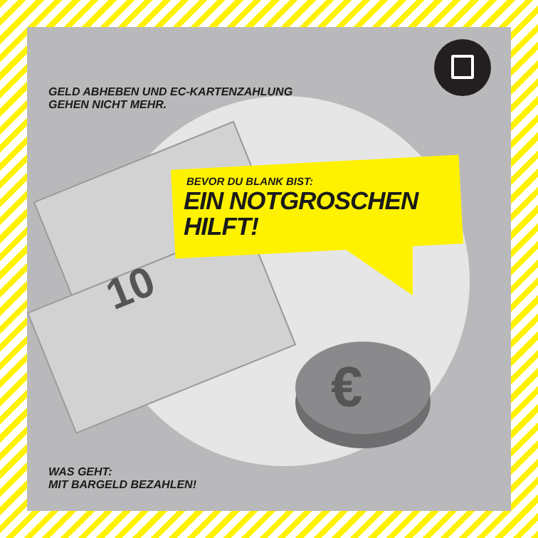10
€
GELD ABHEBEN UND EC-KARTENZAHLUNG
GEHEN NICHT MEHR.
BEVOR DU BLANK BIST:
EIN NOTGROSCHEN
HILFT!
WAS GEHT:
MIT BARGELD BEZAHLEN!